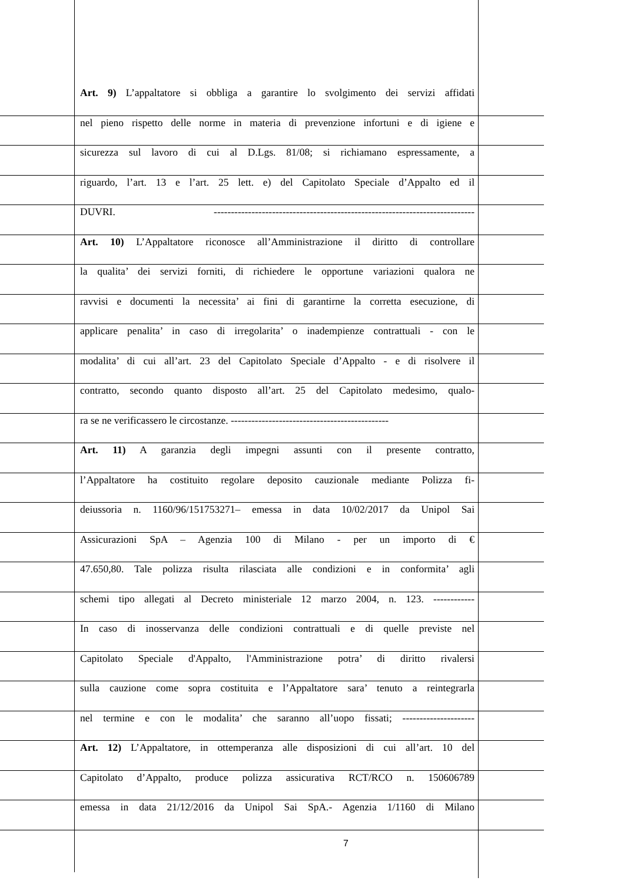Art. 9) L’appaltatore si obbliga a garantire lo svolgimento dei servizi affidati
nel pieno rispetto delle norme in materia di prevenzione infortuni e di igiene e
sicurezza sul lavoro di cui al D.Lgs. 81/08; si richiamano espressamente, a
riguardo, l’art. 13 e l’art. 25 lett. e) del Capitolato Speciale d’Appalto ed il
DUVRI. ----------------------------------------------------------------------------
Art. 10) L’Appaltatore riconosce all’Amministrazione il diritto di controllare
la qualita’ dei servizi forniti, di richiedere le opportune variazioni qualora ne
ravvisi e documenti la necessita’ ai fini di garantirne la corretta esecuzione, di
applicare penalita’ in caso di irregolarita’ o inadempienze contrattuali - con le
modalita’ di cui all’art. 23 del Capitolato Speciale d’Appalto - e di risolvere il
contratto, secondo quanto disposto all’art. 25 del Capitolato medesimo, qualo-
ra se ne verificassero le circostanze. ----------------------------------------------
Art. 11) A garanzia degli impegni assunti con il presente contratto,
l’Appaltatore ha costituito regolare deposito cauzionale mediante Polizza fi-
deiussoria n. 1160/96/151753271– emessa in data 10/02/2017 da Unipol Sai
Assicurazioni SpA – Agenzia 100 di Milano - per un importo di €
47.650,80. Tale polizza risulta rilasciata alle condizioni e in conformita’ agli
schemi tipo allegati al Decreto ministeriale 12 marzo 2004, n. 123. ------------
In caso di inosservanza delle condizioni contrattuali e di quelle previste nel
Capitolato Speciale d'Appalto, l'Amministrazione potra’ di diritto rivalersi
sulla cauzione come sopra costituita e l’Appaltatore sara’ tenuto a reintegrarla
nel termine e con le modalita’ che saranno all’uopo fissati; ---------------------
Art. 12) L’Appaltatore, in ottemperanza alle disposizioni di cui all’art. 10 del
Capitolato d’Appalto, produce polizza assicurativa RCT/RCO n. 150606789
emessa in data 21/12/2016 da Unipol Sai SpA.- Agenzia 1/1160 di Milano
7